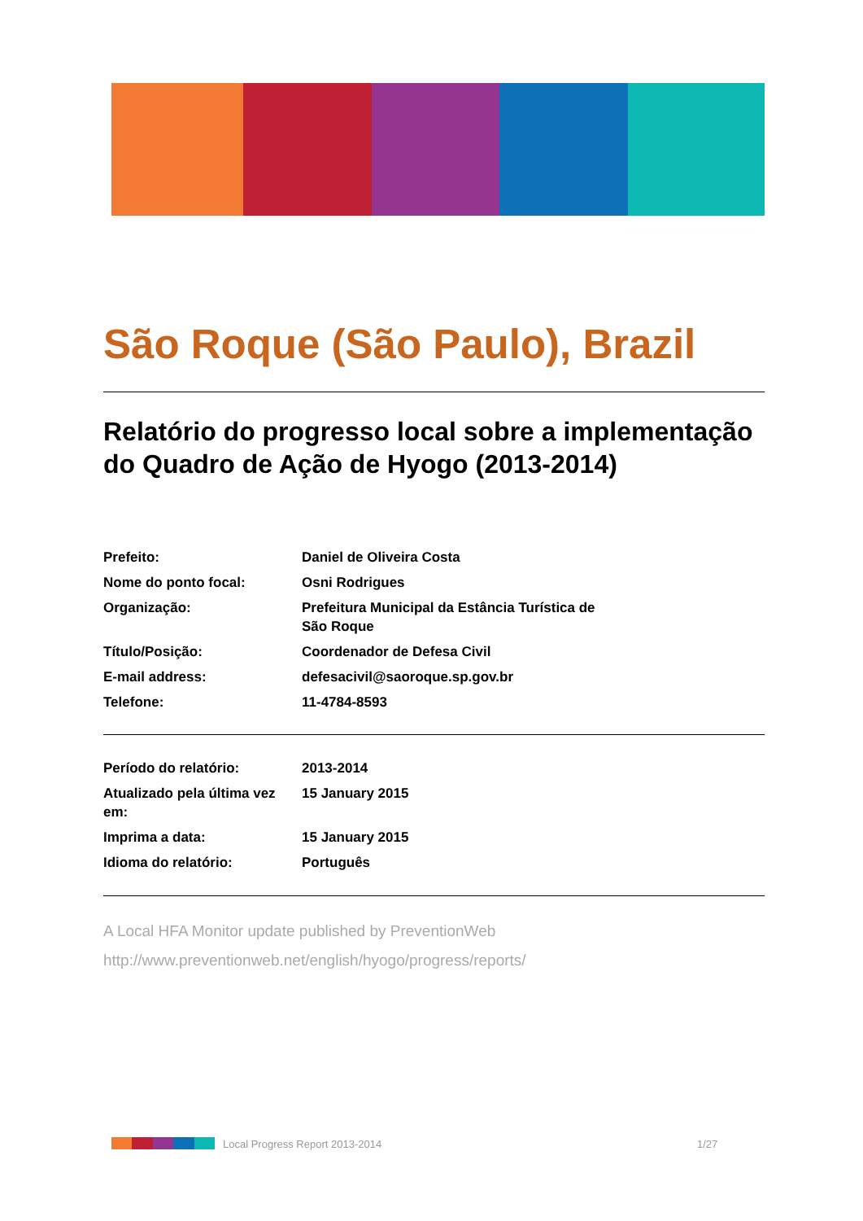São Roque (São Paulo), Brazil
Relatório do progresso local sobre a implementação do Quadro de Ação de Hyogo (2013-2014)
| Prefeito: | Daniel de Oliveira Costa |
| Nome do ponto focal: | Osni Rodrigues |
| Organização: | Prefeitura Municipal da Estância Turística de São Roque |
| Título/Posição: | Coordenador de Defesa Civil |
| E-mail address: | defesacivil@saoroque.sp.gov.br |
| Telefone: | 11-4784-8593 |
| Período do relatório: | 2013-2014 |
| Atualizado pela última vez em: | 15 January 2015 |
| Imprima a data: | 15 January 2015 |
| Idioma do relatório: | Português |
A Local HFA Monitor update published by PreventionWeb
http://www.preventionweb.net/english/hyogo/progress/reports/
Local Progress Report 2013-2014
1/27